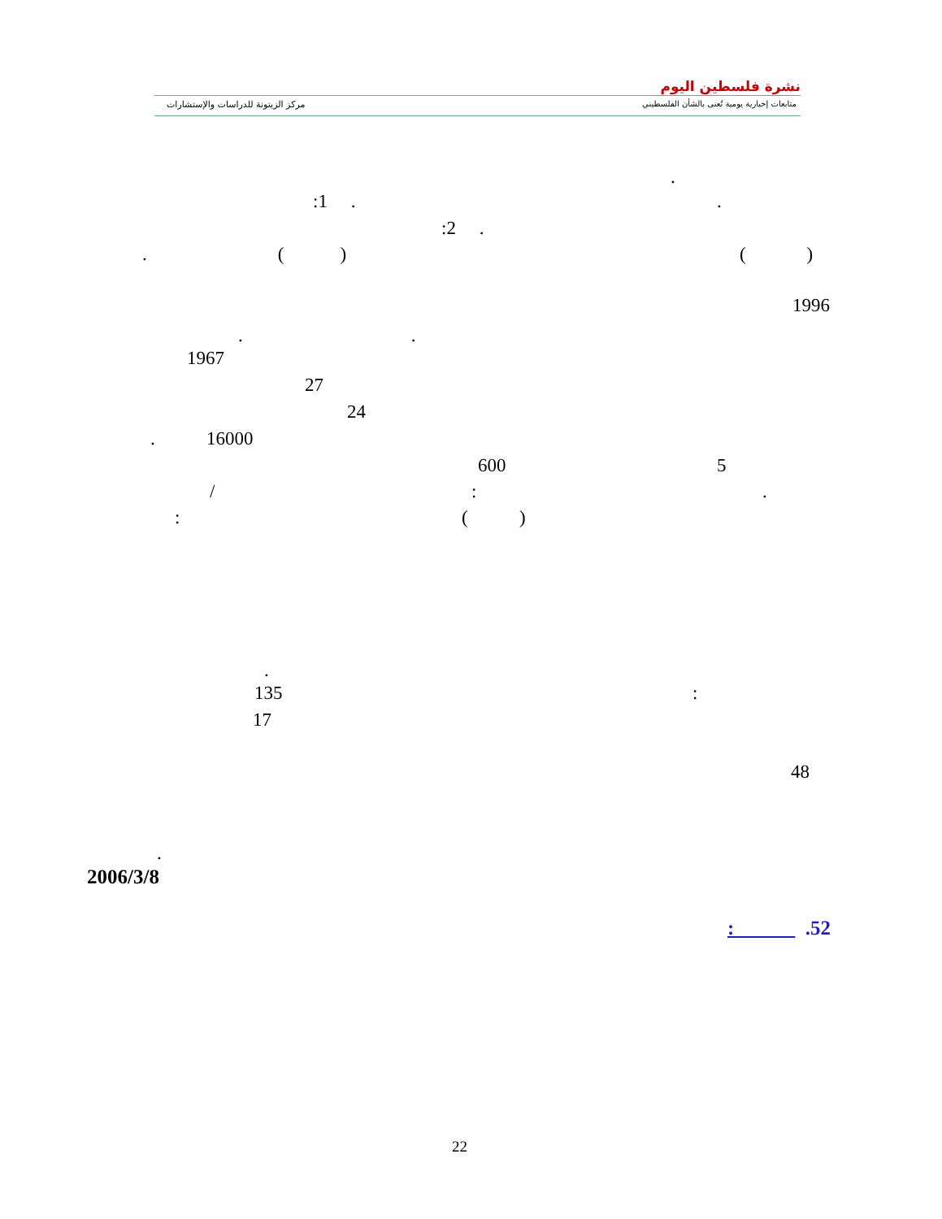نشرة فلسطين اليوم
متابعات إخبارية يومية تُعنى بالشأن الفلسطيني مركز الزيتونة للدراسات والإستشارات
.
:1 . .
:2 .
. ( ) ( )
1996
. .
1967
27
24
. 16000
600 5
/ : .
: ( )
.
135 :
17
48
.
2006/3/8
: .52
22